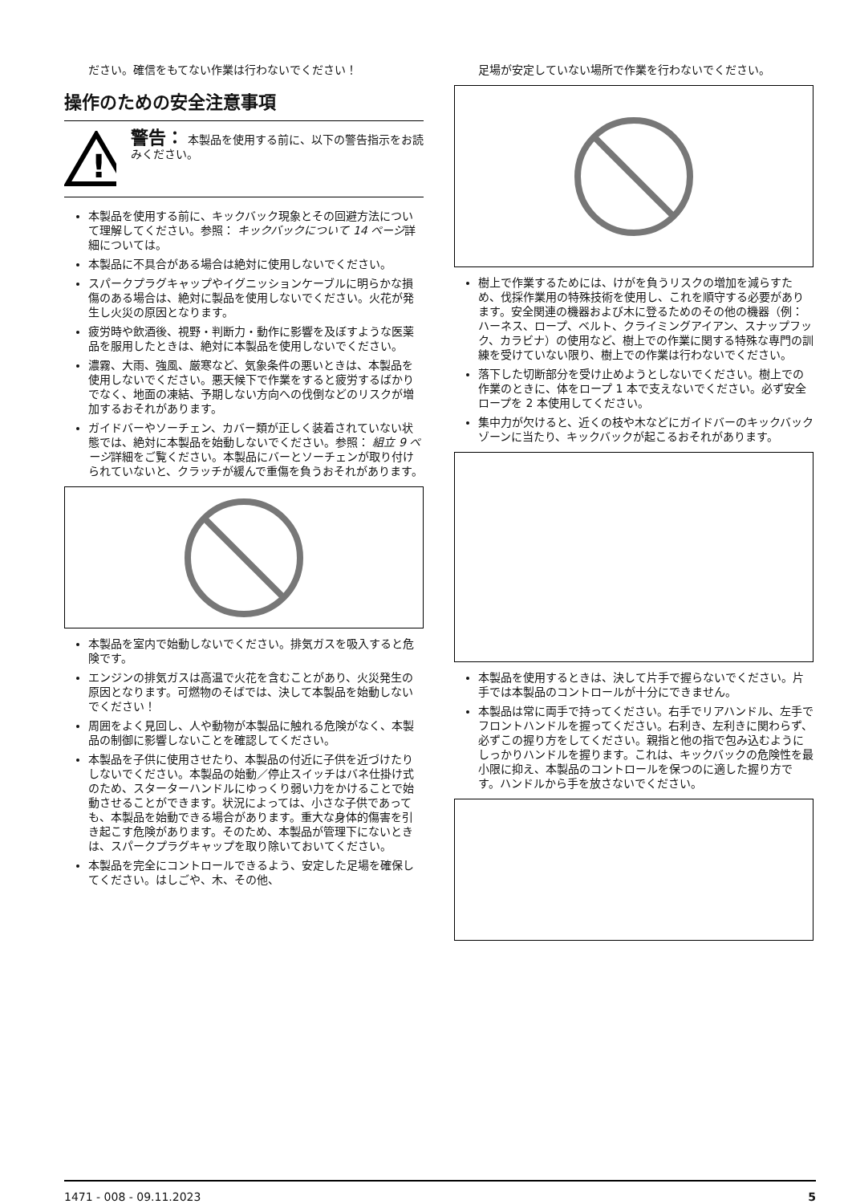ださい。確信をもてない作業は行わないでください！
操作のための安全注意事項
!
警告： 本製品を使用する前に、以下の警告指示をお読みください。
本製品を使用する前に、キックバック現象とその回避方法について理解してください。参照： キックバックについて 14 ページ詳細については。
本製品に不具合がある場合は絶対に使用しないでください。
スパークプラグキャップやイグニッションケーブルに明らかな損傷のある場合は、絶対に製品を使用しないでください。火花が発生し火災の原因となります。
疲労時や飲酒後、視野・判断力・動作に影響を及ぼすような医薬品を服用したときは、絶対に本製品を使用しないでください。
濃霧、大雨、強風、厳寒など、気象条件の悪いときは、本製品を使用しないでください。悪天候下で作業をすると疲労するばかりでなく、地面の凍結、予期しない方向への伐倒などのリスクが増加するおそれがあります。
ガイドバーやソーチェン、カバー類が正しく装着されていない状態では、絶対に本製品を始動しないでください。参照： 組立 9 ページ詳細をご覧ください。本製品にバーとソーチェンが取り付けられていないと、クラッチが緩んで重傷を負うおそれがあります。
本製品を室内で始動しないでください。排気ガスを吸入すると危険です。
エンジンの排気ガスは高温で火花を含むことがあり、火災発生の原因となります。可燃物のそばでは、決して本製品を始動しないでください！
周囲をよく見回し、人や動物が本製品に触れる危険がなく、本製品の制御に影響しないことを確認してください。
本製品を子供に使用させたり、本製品の付近に子供を近づけたりしないでください。本製品の始動／停止スイッチはバネ仕掛け式のため、スターターハンドルにゆっくり弱い力をかけることで始動させることができます。状況によっては、小さな子供であっても、本製品を始動できる場合があります。重大な身体的傷害を引き起こす危険があります。そのため、本製品が管理下にないときは、スパークプラグキャップを取り除いておいてください。
本製品を完全にコントロールできるよう、安定した足場を確保してください。はしごや、木、その他、
足場が安定していない場所で作業を行わないでください。
樹上で作業するためには、けがを負うリスクの増加を減らすため、伐採作業用の特殊技術を使用し、これを順守する必要があります。安全関連の機器および木に登るためのその他の機器（例：ハーネス、ロープ、ベルト、クライミングアイアン、スナップフック、カラビナ）の使用など、樹上での作業に関する特殊な専門の訓練を受けていない限り、樹上での作業は行わないでください。
落下した切断部分を受け止めようとしないでください。樹上での作業のときに、体をロープ 1 本で支えないでください。必ず安全ロープを 2 本使用してください。
集中力が欠けると、近くの枝や木などにガイドバーのキックバックゾーンに当たり、キックバックが起こるおそれがあります。
本製品を使用するときは、決して片手で握らないでください。片手では本製品のコントロールが十分にできません。
本製品は常に両手で持ってください。右手でリアハンドル、左手でフロントハンドルを握ってください。右利き、左利きに関わらず、必ずこの握り方をしてください。親指と他の指で包み込むようにしっかりハンドルを握ります。これは、キックバックの危険性を最小限に抑え、本製品のコントロールを保つのに適した握り方です。ハンドルから手を放さないでください。
1471 - 008 - 09.11.2023 5